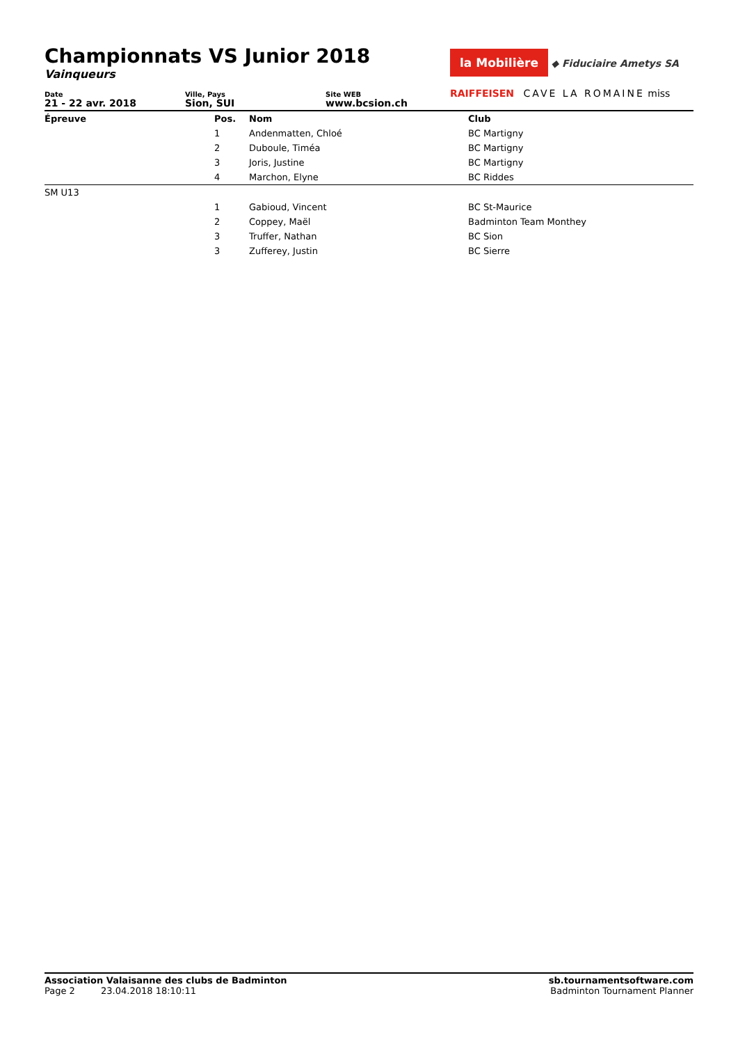Championnats VS Junior 2018
Vainqueurs
la Mobilière ◆ Fiduciaire Ametys SA
RAIFFEISEN CAVE LA ROMAINE miss
Date
21 - 22 avr. 2018
Ville, Pays
Sion, SUI
Site WEB
www.bcsion.ch
| Épreuve | Pos. | Nom | Club |
| --- | --- | --- | --- |
| | 1 | Andenmatten, Chloé | BC Martigny |
| | 2 | Duboule, Timéa | BC Martigny |
| | 3 | Joris, Justine | BC Martigny |
| | 4 | Marchon, Elyne | BC Riddes |
| SM U13 | | | |
| | 1 | Gabioud, Vincent | BC St-Maurice |
| | 2 | Coppey, Maël | Badminton Team Monthey |
| | 3 | Truffer, Nathan | BC Sion |
| | 3 | Zufferey, Justin | BC Sierre |
Association Valaisanne des clubs de Badminton
Page 2 23.04.2018 18:10:11
sb.tournamentsoftware.com
Badminton Tournament Planner